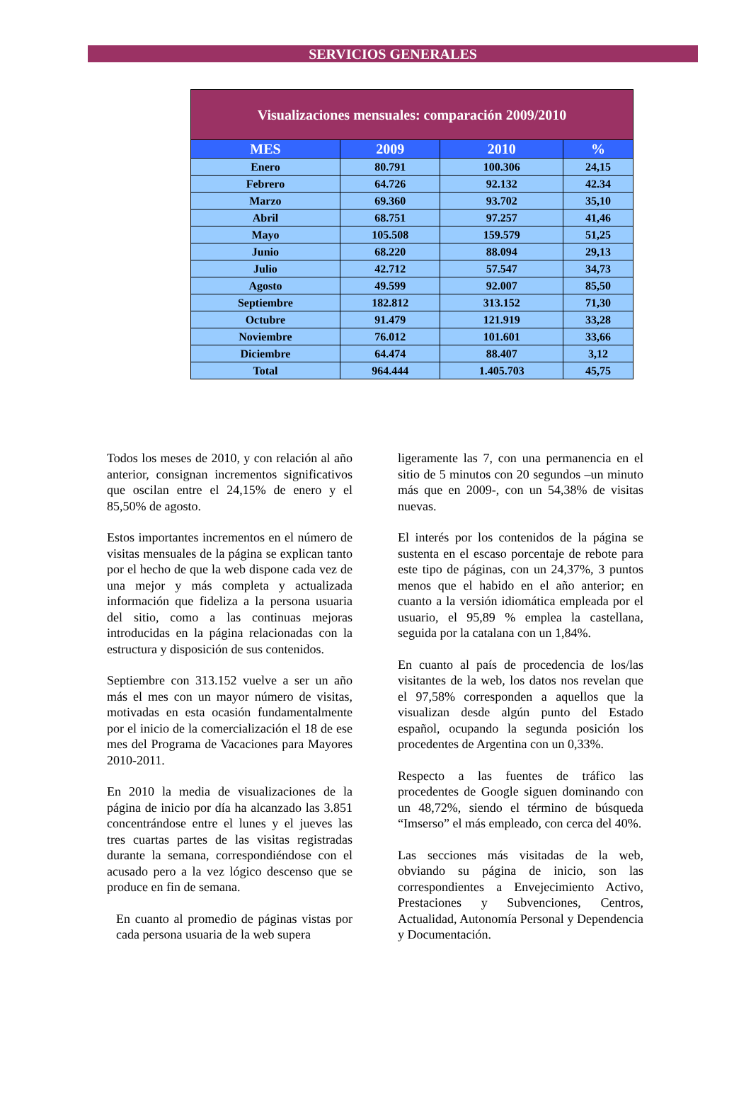SERVICIOS GENERALES
| Visualizaciones mensuales: comparación 2009/2010 | | | |
| --- | --- | --- | --- |
| MES | 2009 | 2010 | % |
| Enero | 80.791 | 100.306 | 24,15 |
| Febrero | 64.726 | 92.132 | 42.34 |
| Marzo | 69.360 | 93.702 | 35,10 |
| Abril | 68.751 | 97.257 | 41,46 |
| Mayo | 105.508 | 159.579 | 51,25 |
| Junio | 68.220 | 88.094 | 29,13 |
| Julio | 42.712 | 57.547 | 34,73 |
| Agosto | 49.599 | 92.007 | 85,50 |
| Septiembre | 182.812 | 313.152 | 71,30 |
| Octubre | 91.479 | 121.919 | 33,28 |
| Noviembre | 76.012 | 101.601 | 33,66 |
| Diciembre | 64.474 | 88.407 | 3,12 |
| Total | 964.444 | 1.405.703 | 45,75 |
Todos los meses de 2010, y con relación al año anterior, consignan incrementos significativos que oscilan entre el 24,15% de enero y el 85,50% de agosto.
Estos importantes incrementos en el número de visitas mensuales de la página se explican tanto por el hecho de que la web dispone cada vez de una mejor y más completa y actualizada información que fideliza a la persona usuaria del sitio, como a las continuas mejoras introducidas en la página relacionadas con la estructura y disposición de sus contenidos.
Septiembre con 313.152 vuelve a ser un año más el mes con un mayor número de visitas, motivadas en esta ocasión fundamentalmente por el inicio de la comercialización el 18 de ese mes del Programa de Vacaciones para Mayores 2010-2011.
En 2010 la media de visualizaciones de la página de inicio por día ha alcanzado las 3.851 concentrándose entre el lunes y el jueves las tres cuartas partes de las visitas registradas durante la semana, correspondiéndose con el acusado pero a la vez lógico descenso que se produce en fin de semana.
En cuanto al promedio de páginas vistas por cada persona usuaria de la web supera
ligeramente las 7, con una permanencia en el sitio de 5 minutos con 20 segundos –un minuto más que en 2009-, con un 54,38% de visitas nuevas.
El interés por los contenidos de la página se sustenta en el escaso porcentaje de rebote para este tipo de páginas, con un 24,37%, 3 puntos menos que el habido en el año anterior; en cuanto a la versión idiomática empleada por el usuario, el 95,89 % emplea la castellana, seguida por la catalana con un 1,84%.
En cuanto al país de procedencia de los/las visitantes de la web, los datos nos revelan que el 97,58% corresponden a aquellos que la visualizan desde algún punto del Estado español, ocupando la segunda posición los procedentes de Argentina con un 0,33%.
Respecto a las fuentes de tráfico las procedentes de Google siguen dominando con un 48,72%, siendo el término de búsqueda “Imserso” el más empleado, con cerca del 40%.
Las secciones más visitadas de la web, obviando su página de inicio, son las correspondientes a Envejecimiento Activo, Prestaciones y Subvenciones, Centros, Actualidad, Autonomía Personal y Dependencia y Documentación.